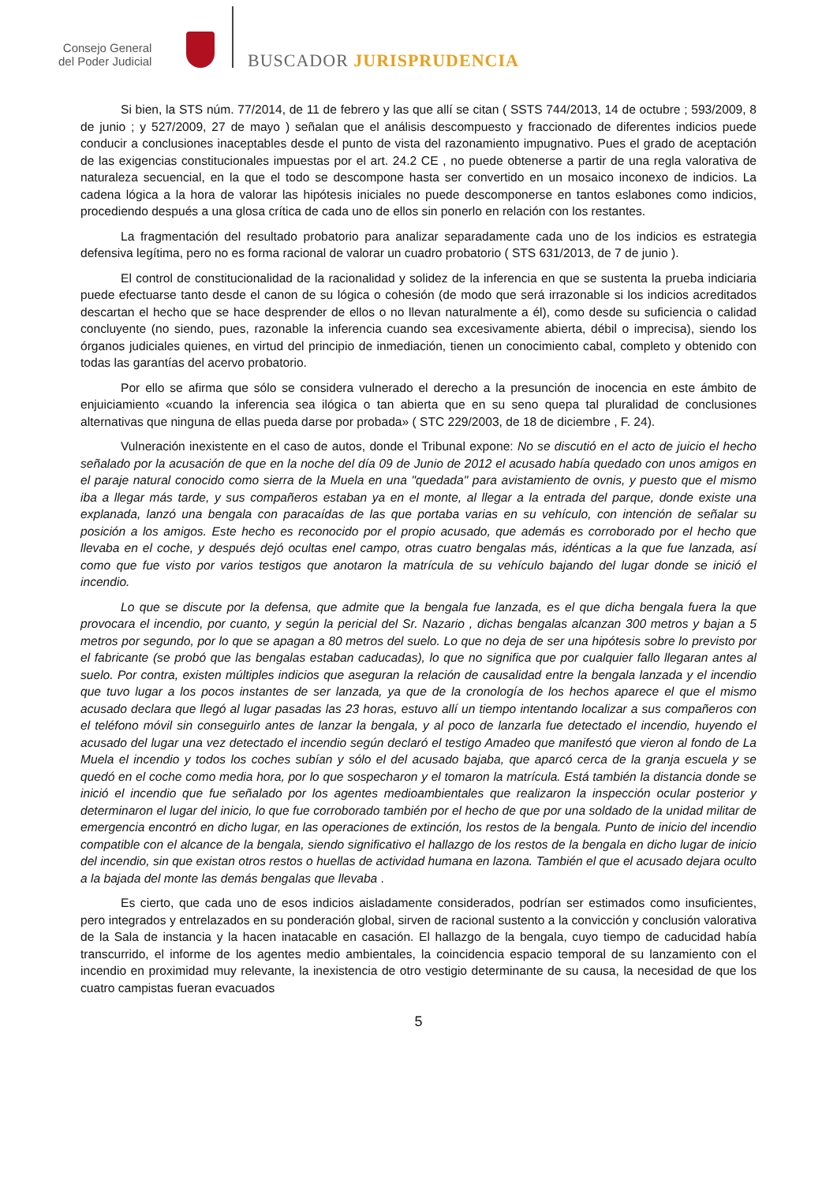Consejo General
del Poder Judicial
BUSCADOR JURISPRUDENCIA
Si bien, la STS núm. 77/2014, de 11 de febrero y las que allí se citan ( SSTS 744/2013, 14 de octubre ; 593/2009, 8 de junio ; y 527/2009, 27 de mayo ) señalan que el análisis descompuesto y fraccionado de diferentes indicios puede conducir a conclusiones inaceptables desde el punto de vista del razonamiento impugnativo. Pues el grado de aceptación de las exigencias constitucionales impuestas por el art. 24.2 CE , no puede obtenerse a partir de una regla valorativa de naturaleza secuencial, en la que el todo se descompone hasta ser convertido en un mosaico inconexo de indicios. La cadena lógica a la hora de valorar las hipótesis iniciales no puede descomponerse en tantos eslabones como indicios, procediendo después a una glosa crítica de cada uno de ellos sin ponerlo en relación con los restantes.
La fragmentación del resultado probatorio para analizar separadamente cada uno de los indicios es estrategia defensiva legítima, pero no es forma racional de valorar un cuadro probatorio ( STS 631/2013, de 7 de junio ).
El control de constitucionalidad de la racionalidad y solidez de la inferencia en que se sustenta la prueba indiciaria puede efectuarse tanto desde el canon de su lógica o cohesión (de modo que será irrazonable si los indicios acreditados descartan el hecho que se hace desprender de ellos o no llevan naturalmente a él), como desde su suficiencia o calidad concluyente (no siendo, pues, razonable la inferencia cuando sea excesivamente abierta, débil o imprecisa), siendo los órganos judiciales quienes, en virtud del principio de inmediación, tienen un conocimiento cabal, completo y obtenido con todas las garantías del acervo probatorio.
Por ello se afirma que sólo se considera vulnerado el derecho a la presunción de inocencia en este ámbito de enjuiciamiento «cuando la inferencia sea ilógica o tan abierta que en su seno quepa tal pluralidad de conclusiones alternativas que ninguna de ellas pueda darse por probada» ( STC 229/2003, de 18 de diciembre , F. 24).
Vulneración inexistente en el caso de autos, donde el Tribunal expone: No se discutió en el acto de juicio el hecho señalado por la acusación de que en la noche del día 09 de Junio de 2012 el acusado había quedado con unos amigos en el paraje natural conocido como sierra de la Muela en una "quedada" para avistamiento de ovnis, y puesto que el mismo iba a llegar más tarde, y sus compañeros estaban ya en el monte, al llegar a la entrada del parque, donde existe una explanada, lanzó una bengala con paracaídas de las que portaba varias en su vehículo, con intención de señalar su posición a los amigos. Este hecho es reconocido por el propio acusado, que además es corroborado por el hecho que llevaba en el coche, y después dejó ocultas enel campo, otras cuatro bengalas más, idénticas a la que fue lanzada, así como que fue visto por varios testigos que anotaron la matrícula de su vehículo bajando del lugar donde se inició el incendio.
Lo que se discute por la defensa, que admite que la bengala fue lanzada, es el que dicha bengala fuera la que provocara el incendio, por cuanto, y según la pericial del Sr. Nazario , dichas bengalas alcanzan 300 metros y bajan a 5 metros por segundo, por lo que se apagan a 80 metros del suelo. Lo que no deja de ser una hipótesis sobre lo previsto por el fabricante (se probó que las bengalas estaban caducadas), lo que no significa que por cualquier fallo llegaran antes al suelo. Por contra, existen múltiples indicios que aseguran la relación de causalidad entre la bengala lanzada y el incendio que tuvo lugar a los pocos instantes de ser lanzada, ya que de la cronología de los hechos aparece el que el mismo acusado declara que llegó al lugar pasadas las 23 horas, estuvo allí un tiempo intentando localizar a sus compañeros con el teléfono móvil sin conseguirlo antes de lanzar la bengala, y al poco de lanzarla fue detectado el incendio, huyendo el acusado del lugar una vez detectado el incendio según declaró el testigo Amadeo que manifestó que vieron al fondo de La Muela el incendio y todos los coches subían y sólo el del acusado bajaba, que aparcó cerca de la granja escuela y se quedó en el coche como media hora, por lo que sospecharon y el tomaron la matrícula. Está también la distancia donde se inició el incendio que fue señalado por los agentes medioambientales que realizaron la inspección ocular posterior y determinaron el lugar del inicio, lo que fue corroborado también por el hecho de que por una soldado de la unidad militar de emergencia encontró en dicho lugar, en las operaciones de extinción, los restos de la bengala. Punto de inicio del incendio compatible con el alcance de la bengala, siendo significativo el hallazgo de los restos de la bengala en dicho lugar de inicio del incendio, sin que existan otros restos o huellas de actividad humana en lazona. También el que el acusado dejara oculto a la bajada del monte las demás bengalas que llevaba .
Es cierto, que cada uno de esos indicios aisladamente considerados, podrían ser estimados como insuficientes, pero integrados y entrelazados en su ponderación global, sirven de racional sustento a la convicción y conclusión valorativa de la Sala de instancia y la hacen inatacable en casación. El hallazgo de la bengala, cuyo tiempo de caducidad había transcurrido, el informe de los agentes medio ambientales, la coincidencia espacio temporal de su lanzamiento con el incendio en proximidad muy relevante, la inexistencia de otro vestigio determinante de su causa, la necesidad de que los cuatro campistas fueran evacuados
5